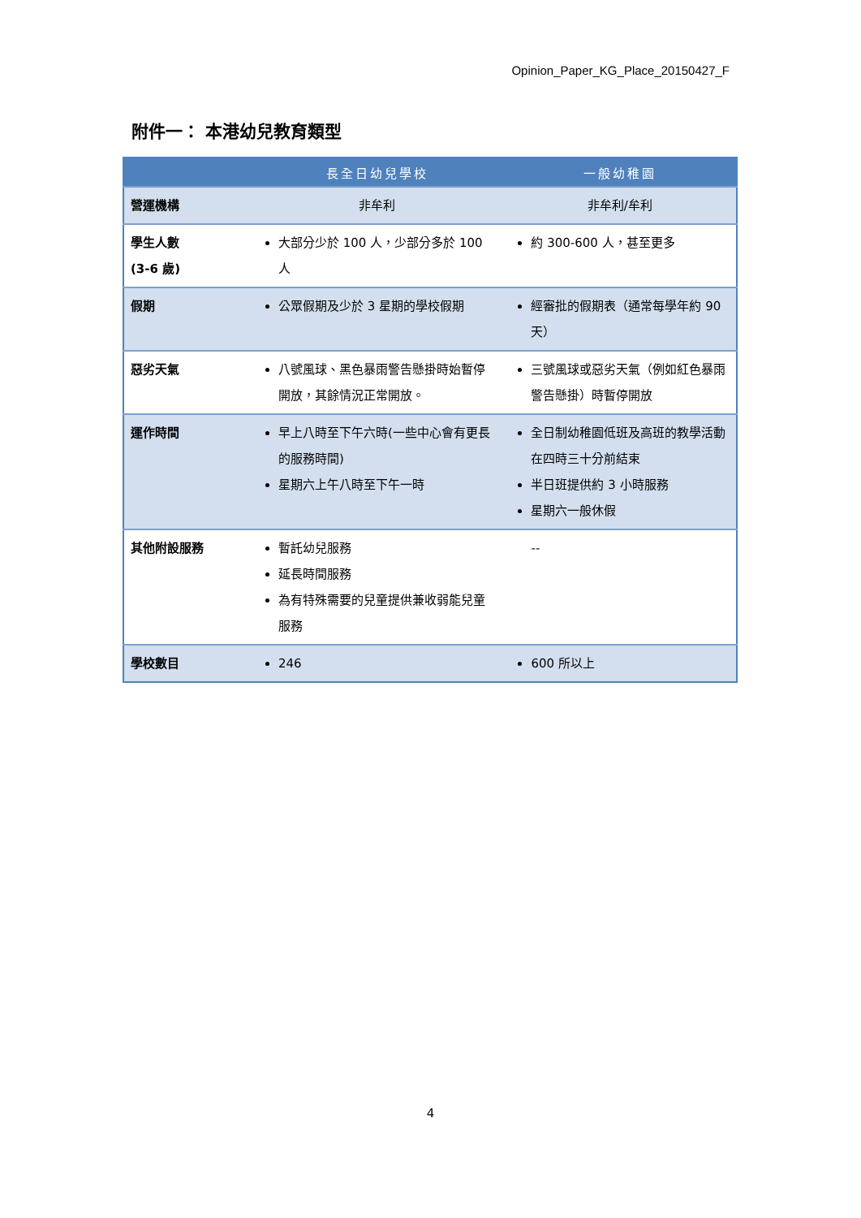Opinion_Paper_KG_Place_20150427_F
附件一： 本港幼兒教育類型
| | 長全日幼兒學校 | 一般幼稚園 |
| --- | --- | --- |
| 營運機構 | 非牟利 | 非牟利/牟利 |
| 學生人數 (3-6 歲) | 大部分少於 100 人，少部分多於 100 人 | 約 300-600 人，甚至更多 |
| 假期 | 公眾假期及少於 3 星期的學校假期 | 經審批的假期表（通常每學年約 90 天） |
| 惡劣天氣 | 八號風球、黑色暴雨警告懸掛時始暫停開放，其餘情況正常開放。 | 三號風球或惡劣天氣（例如紅色暴雨警告懸掛）時暫停開放 |
| 運作時間 | 早上八時至下午六時(一些中心會有更長的服務時間) 星期六上午八時至下午一時 | 全日制幼稚園低班及高班的教學活動在四時三十分前結束 半日班提供約 3 小時服務 星期六一般休假 |
| 其他附設服務 | 暫託幼兒服務 延長時間服務 為有特殊需要的兒童提供兼收弱能兒童服務 | -- |
| 學校數目 | 246 | 600 所以上 |
4